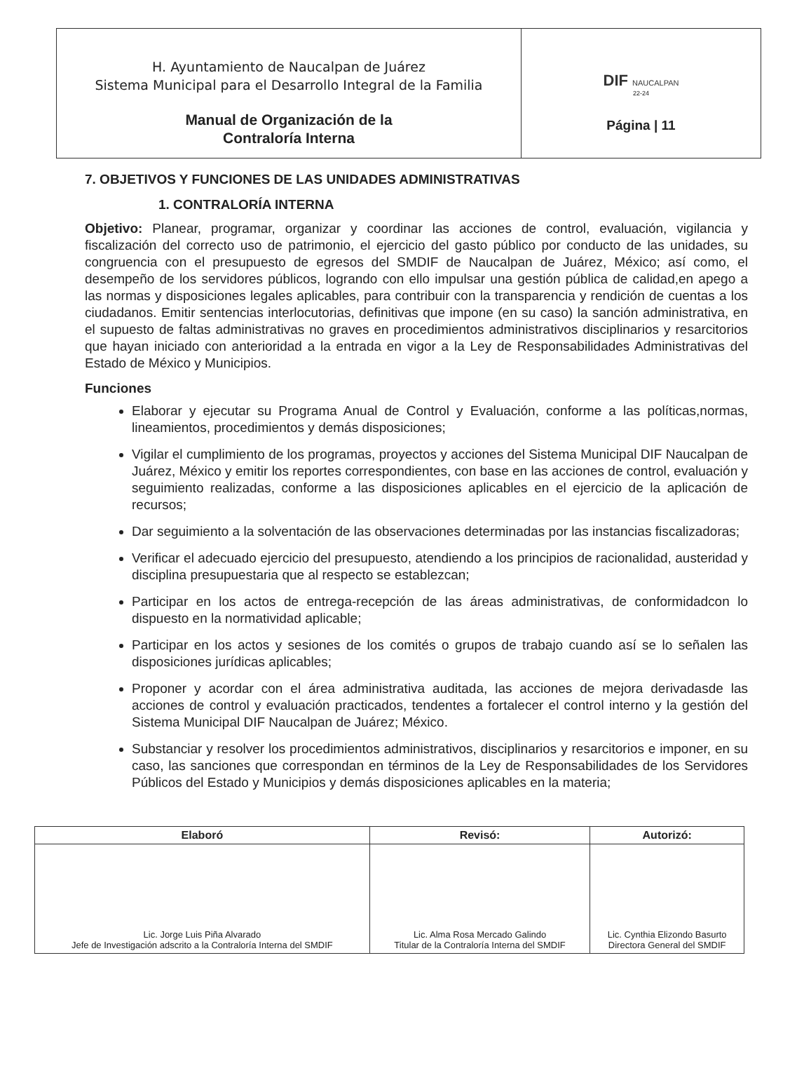| H. Ayuntamiento de Naucalpan de Juárez Sistema Municipal para el Desarrollo Integral de la Familia Manual de Organización de la Contraloría Interna | DIF NAUCALPAN 22-24 Página / 11 |
7. OBJETIVOS Y FUNCIONES DE LAS UNIDADES ADMINISTRATIVAS
1. CONTRALORÍA INTERNA
Objetivo: Planear, programar, organizar y coordinar las acciones de control, evaluación, vigilancia y fiscalización del correcto uso de patrimonio, el ejercicio del gasto público por conducto de las unidades, su congruencia con el presupuesto de egresos del SMDIF de Naucalpan de Juárez, México; así como, el desempeño de los servidores públicos, logrando con ello impulsar una gestión pública de calidad,en apego a las normas y disposiciones legales aplicables, para contribuir con la transparencia y rendición de cuentas a los ciudadanos. Emitir sentencias interlocutorias, definitivas que impone (en su caso) la sanción administrativa, en el supuesto de faltas administrativas no graves en procedimientos administrativos disciplinarios y resarcitorios que hayan iniciado con anterioridad a la entrada en vigor a la Ley de Responsabilidades Administrativas del Estado de México y Municipios.
Funciones
Elaborar y ejecutar su Programa Anual de Control y Evaluación, conforme a las políticas,normas, lineamientos, procedimientos y demás disposiciones;
Vigilar el cumplimiento de los programas, proyectos y acciones del Sistema Municipal DIF Naucalpan de Juárez, México y emitir los reportes correspondientes, con base en las acciones de control, evaluación y seguimiento realizadas, conforme a las disposiciones aplicables en el ejercicio de la aplicación de recursos;
Dar seguimiento a la solventación de las observaciones determinadas por las instancias fiscalizadoras;
Verificar el adecuado ejercicio del presupuesto, atendiendo a los principios de racionalidad, austeridad y disciplina presupuestaria que al respecto se establezcan;
Participar en los actos de entrega-recepción de las áreas administrativas, de conformidadcon lo dispuesto en la normatividad aplicable;
Participar en los actos y sesiones de los comités o grupos de trabajo cuando así se lo señalen las disposiciones jurídicas aplicables;
Proponer y acordar con el área administrativa auditada, las acciones de mejora derivadasde las acciones de control y evaluación practicados, tendentes a fortalecer el control interno y la gestión del Sistema Municipal DIF Naucalpan de Juárez; México.
Substanciar y resolver los procedimientos administrativos, disciplinarios y resarcitorios e imponer, en su caso, las sanciones que correspondan en términos de la Ley de Responsabilidades de los Servidores Públicos del Estado y Municipios y demás disposiciones aplicables en la materia;
| Elaboró | Revisó: | Autorizó: |
| --- | --- | --- |
| Lic. Jorge Luis Piña Alvarado Jefe de Investigación adscrito a la Contraloría Interna del SMDIF | Lic. Alma Rosa Mercado Galindo Titular de la Contraloría Interna del SMDIF | Lic. Cynthia Elizondo Basurto Directora General del SMDIF |